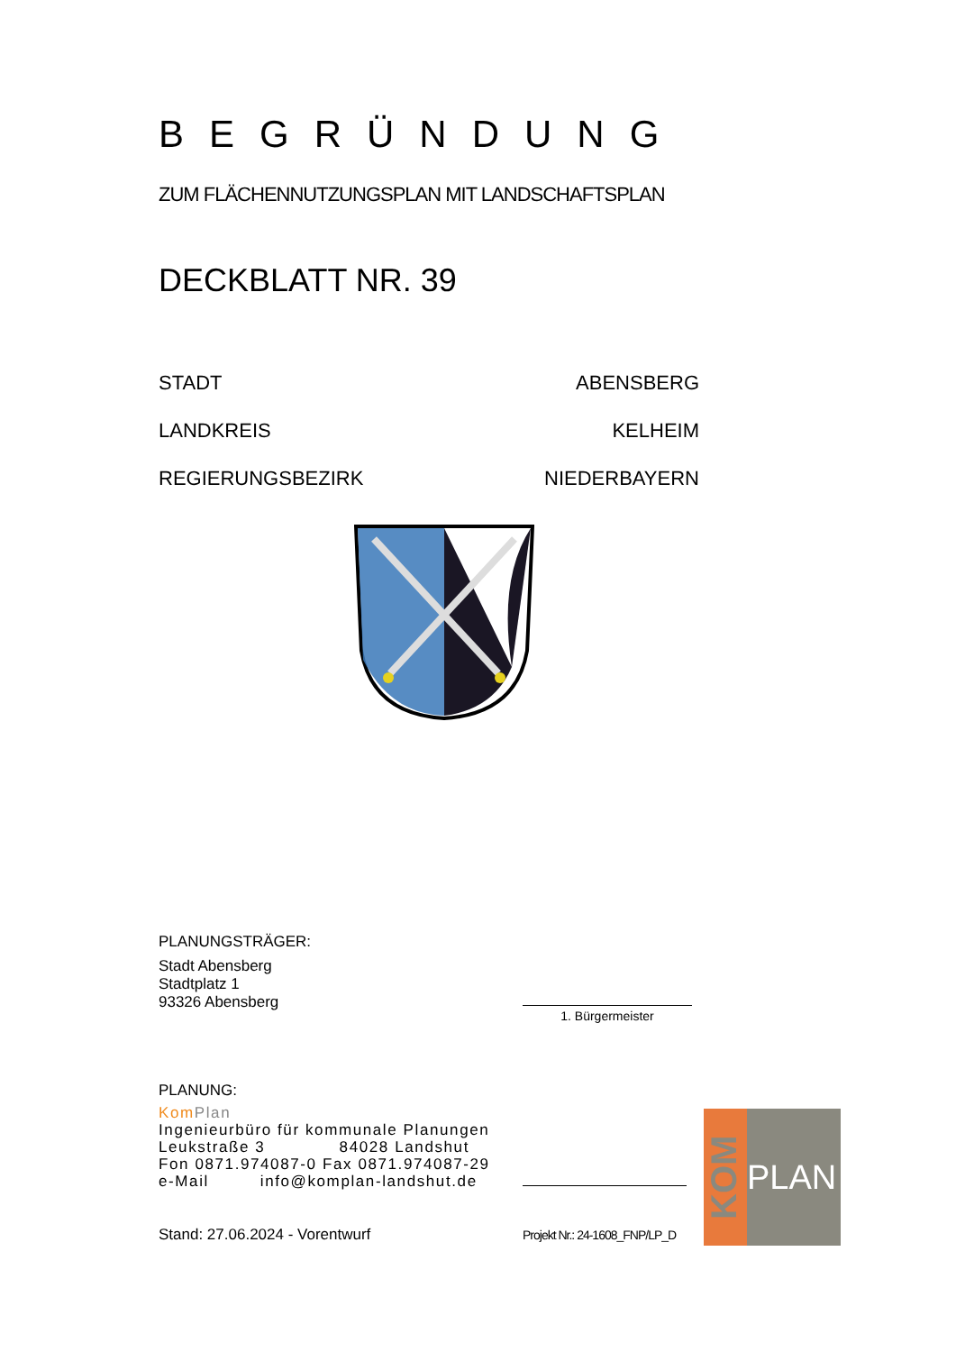BEGRÜNDUNG
ZUM FLÄCHENNUTZUNGSPLAN MIT LANDSCHAFTSPLAN
DECKBLATT NR. 39
STADT ABENSBERG
LANDKREIS KELHEIM
REGIERUNGSBEZIRK NIEDERBAYERN
PLANUNGSTRÄGER:
Stadt Abensberg
Stadtplatz 1
93326 Abensberg
1. Bürgermeister
PLANUNG:
Kom Plan
Ingenieurbüro für kommunale Planungen
Leukstraße 3 84028 Landshut
Fon 0871.974087-0 Fax 0871.974087-29
e-Mail info@komplan-landshut.de
Stand: 27.06.2024 - Vorentwurf Projekt Nr.: 24-1608_FNP/LP_D
KOM
PLAN